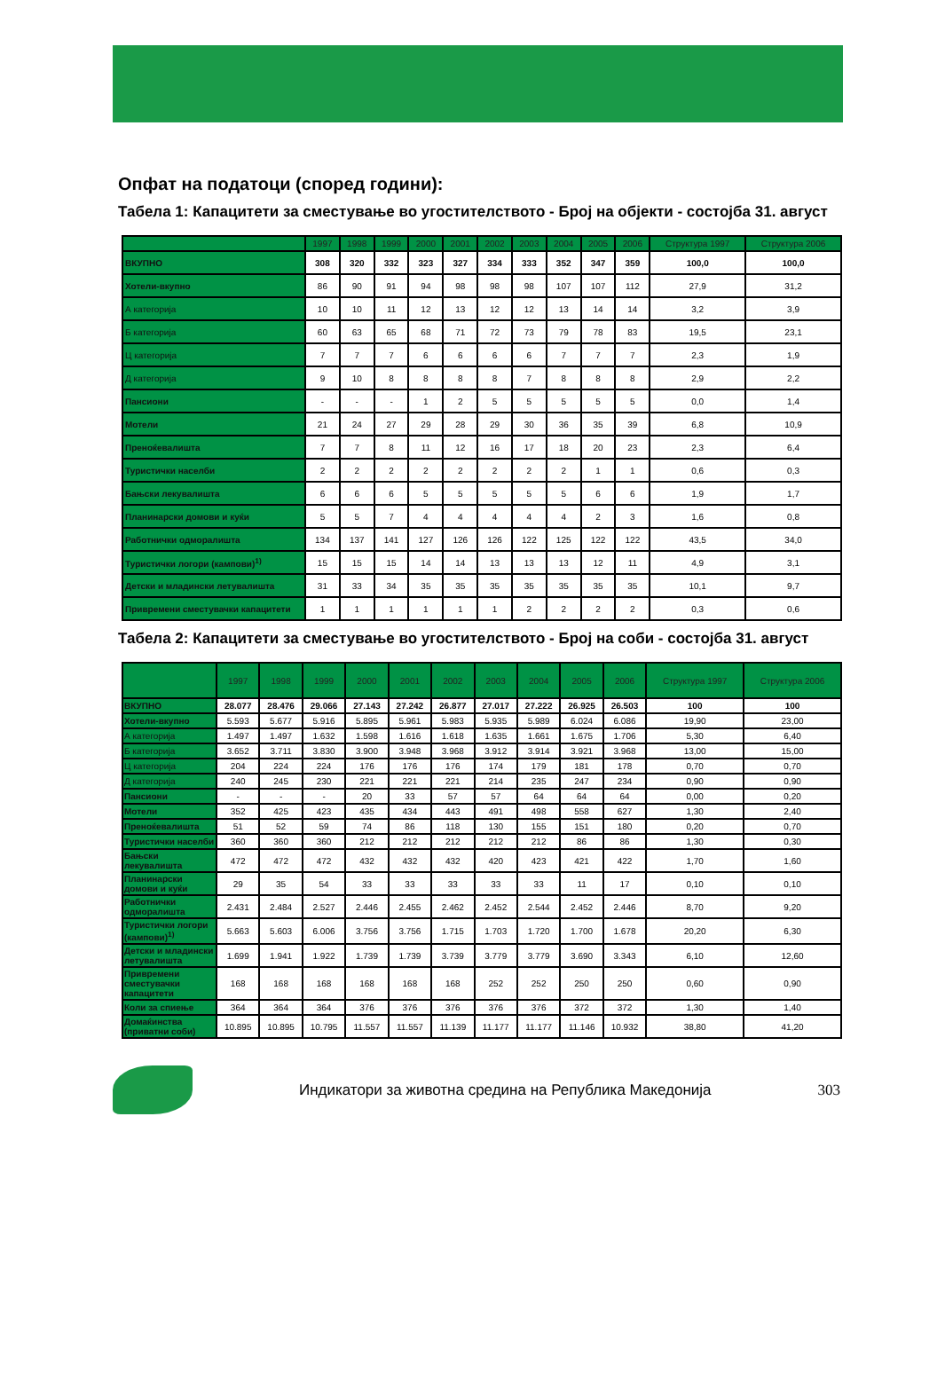Опфат на податоци (според години):
Табела 1: Капацитети за сместување во угостителството - Број на објекти - состојба 31. август
| | 1997 | 1998 | 1999 | 2000 | 2001 | 2002 | 2003 | 2004 | 2005 | 2006 | Структура 1997 | Структура 2006 |
| --- | --- | --- | --- | --- | --- | --- | --- | --- | --- | --- | --- | --- |
| ВКУПНО | 308 | 320 | 332 | 323 | 327 | 334 | 333 | 352 | 347 | 359 | 100,0 | 100,0 |
| Хотели-вкупно | 86 | 90 | 91 | 94 | 98 | 98 | 98 | 107 | 107 | 112 | 27,9 | 31,2 |
| А категорија | 10 | 10 | 11 | 12 | 13 | 12 | 12 | 13 | 14 | 14 | 3,2 | 3,9 |
| Б категорија | 60 | 63 | 65 | 68 | 71 | 72 | 73 | 79 | 78 | 83 | 19,5 | 23,1 |
| Ц категорија | 7 | 7 | 7 | 6 | 6 | 6 | 6 | 7 | 7 | 7 | 2,3 | 1,9 |
| Д категорија | 9 | 10 | 8 | 8 | 8 | 8 | 7 | 8 | 8 | 8 | 2,9 | 2,2 |
| Пансиони | - | - | - | 1 | 2 | 5 | 5 | 5 | 5 | 5 | 0,0 | 1,4 |
| Мотели | 21 | 24 | 27 | 29 | 28 | 29 | 30 | 36 | 35 | 39 | 6,8 | 10,9 |
| Преноќевалишта | 7 | 7 | 8 | 11 | 12 | 16 | 17 | 18 | 20 | 23 | 2,3 | 6,4 |
| Туристички населби | 2 | 2 | 2 | 2 | 2 | 2 | 2 | 2 | 1 | 1 | 0,6 | 0,3 |
| Бањски лекувалишта | 6 | 6 | 6 | 5 | 5 | 5 | 5 | 5 | 6 | 6 | 1,9 | 1,7 |
| Планинарски домови и куќи | 5 | 5 | 7 | 4 | 4 | 4 | 4 | 4 | 2 | 3 | 1,6 | 0,8 |
| Работнички одморалишта | 134 | 137 | 141 | 127 | 126 | 126 | 122 | 125 | 122 | 122 | 43,5 | 34,0 |
| Туристички логори (кампови)<sup>1)</sup> | 15 | 15 | 15 | 14 | 14 | 13 | 13 | 13 | 12 | 11 | 4,9 | 3,1 |
| Детски и младински летувалишта | 31 | 33 | 34 | 35 | 35 | 35 | 35 | 35 | 35 | 35 | 10,1 | 9,7 |
| Привремени сместувачки капацитети | 1 | 1 | 1 | 1 | 1 | 1 | 2 | 2 | 2 | 2 | 0,3 | 0,6 |
Табела 2: Капацитети за сместување во угостителството - Број на соби - состојба 31. август
| | 1997 | 1998 | 1999 | 2000 | 2001 | 2002 | 2003 | 2004 | 2005 | 2006 | Структура 1997 | Структура 2006 |
| --- | --- | --- | --- | --- | --- | --- | --- | --- | --- | --- | --- | --- |
| ВКУПНО | 28.077 | 28.476 | 29.066 | 27.143 | 27.242 | 26.877 | 27.017 | 27.222 | 26.925 | 26.503 | 100 | 100 |
| Хотели-вкупно | 5.593 | 5.677 | 5.916 | 5.895 | 5.961 | 5.983 | 5.935 | 5.989 | 6.024 | 6.086 | 19,90 | 23,00 |
| А категорија | 1.497 | 1.497 | 1.632 | 1.598 | 1.616 | 1.618 | 1.635 | 1.661 | 1.675 | 1.706 | 5,30 | 6,40 |
| Б категорија | 3.652 | 3.711 | 3.830 | 3.900 | 3.948 | 3.968 | 3.912 | 3.914 | 3.921 | 3.968 | 13,00 | 15,00 |
| Ц категорија | 204 | 224 | 224 | 176 | 176 | 176 | 174 | 179 | 181 | 178 | 0,70 | 0,70 |
| Д категорија | 240 | 245 | 230 | 221 | 221 | 221 | 214 | 235 | 247 | 234 | 0,90 | 0,90 |
| Пансиони | - | - | - | 20 | 33 | 57 | 57 | 64 | 64 | 64 | 0,00 | 0,20 |
| Мотели | 352 | 425 | 423 | 435 | 434 | 443 | 491 | 498 | 558 | 627 | 1,30 | 2,40 |
| Преноќевалишта | 51 | 52 | 59 | 74 | 86 | 118 | 130 | 155 | 151 | 180 | 0,20 | 0,70 |
| Туристички населби | 360 | 360 | 360 | 212 | 212 | 212 | 212 | 212 | 86 | 86 | 1,30 | 0,30 |
| Бањски лекувалишта | 472 | 472 | 472 | 432 | 432 | 432 | 420 | 423 | 421 | 422 | 1,70 | 1,60 |
| Планинарски домови и куќи | 29 | 35 | 54 | 33 | 33 | 33 | 33 | 33 | 11 | 17 | 0,10 | 0,10 |
| Работнички одморалишта | 2.431 | 2.484 | 2.527 | 2.446 | 2.455 | 2.462 | 2.452 | 2.544 | 2.452 | 2.446 | 8,70 | 9,20 |
| Туристички логори (кампови)<sup>1)</sup> | 5.663 | 5.603 | 6.006 | 3.756 | 3.756 | 1.715 | 1.703 | 1.720 | 1.700 | 1.678 | 20,20 | 6,30 |
| Детски и младински летувалишта | 1.699 | 1.941 | 1.922 | 1.739 | 1.739 | 3.739 | 3.779 | 3.779 | 3.690 | 3.343 | 6,10 | 12,60 |
| Привремени сместувачки капацитети | 168 | 168 | 168 | 168 | 168 | 168 | 252 | 252 | 250 | 250 | 0,60 | 0,90 |
| Коли за спиење | 364 | 364 | 364 | 376 | 376 | 376 | 376 | 376 | 372 | 372 | 1,30 | 1,40 |
| Домаќинства (приватни соби) | 10.895 | 10.895 | 10.795 | 11.557 | 11.557 | 11.139 | 11.177 | 11.177 | 11.146 | 10.932 | 38,80 | 41,20 |
Индикатори за животна средина на Република Македонија
303